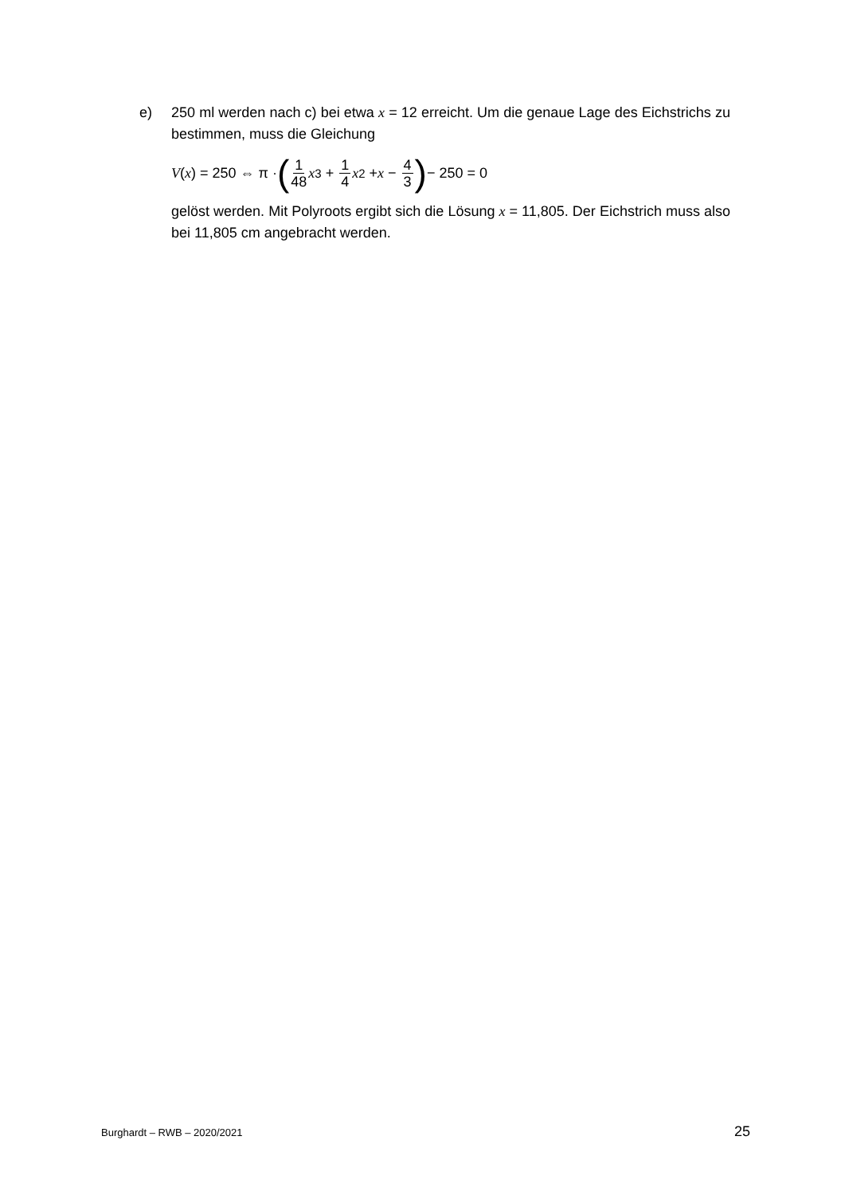e)
250 ml werden nach c) bei etwa x = 12 erreicht. Um die genaue Lage des Eich­strichs zu bestimmen, muss die Gleichung
V (x) = 250 ⇔ π · (1 48 x<sup>3</sup> + 1 4 x<sup>2</sup> + x − 4 3) − 250 = 0
gelöst werden. Mit Polyroots ergibt sich die Lösung x = 11,805. Der Eichstrich muss also bei 11,805 cm angebracht werden.
Burghardt – RWB – 2020/2021 25